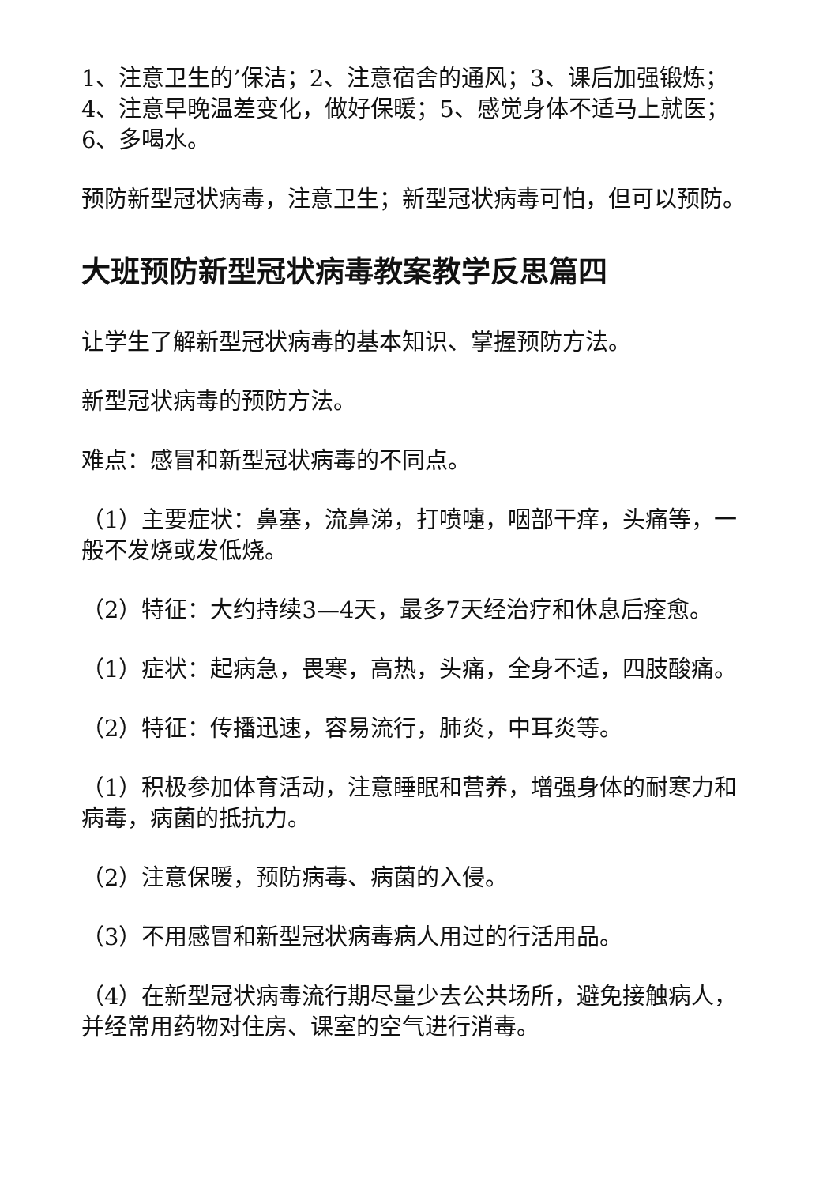1、注意卫生的’保洁；2、注意宿舍的通风；3、课后加强锻炼；4、注意早晚温差变化，做好保暖；5、感觉身体不适马上就医；6、多喝水。
预防新型冠状病毒，注意卫生；新型冠状病毒可怕，但可以预防。
大班预防新型冠状病毒教案教学反思篇四
让学生了解新型冠状病毒的基本知识、掌握预防方法。
新型冠状病毒的预防方法。
难点：感冒和新型冠状病毒的不同点。
（1）主要症状：鼻塞，流鼻涕，打喷嚏，咽部干痒，头痛等，一般不发烧或发低烧。
（2）特征：大约持续3—4天，最多7天经治疗和休息后痊愈。
（1）症状：起病急，畏寒，高热，头痛，全身不适，四肢酸痛。
（2）特征：传播迅速，容易流行，肺炎，中耳炎等。
（1）积极参加体育活动，注意睡眠和营养，增强身体的耐寒力和病毒，病菌的抵抗力。
（2）注意保暖，预防病毒、病菌的入侵。
（3）不用感冒和新型冠状病毒病人用过的行活用品。
（4）在新型冠状病毒流行期尽量少去公共场所，避免接触病人，并经常用药物对住房、课室的空气进行消毒。